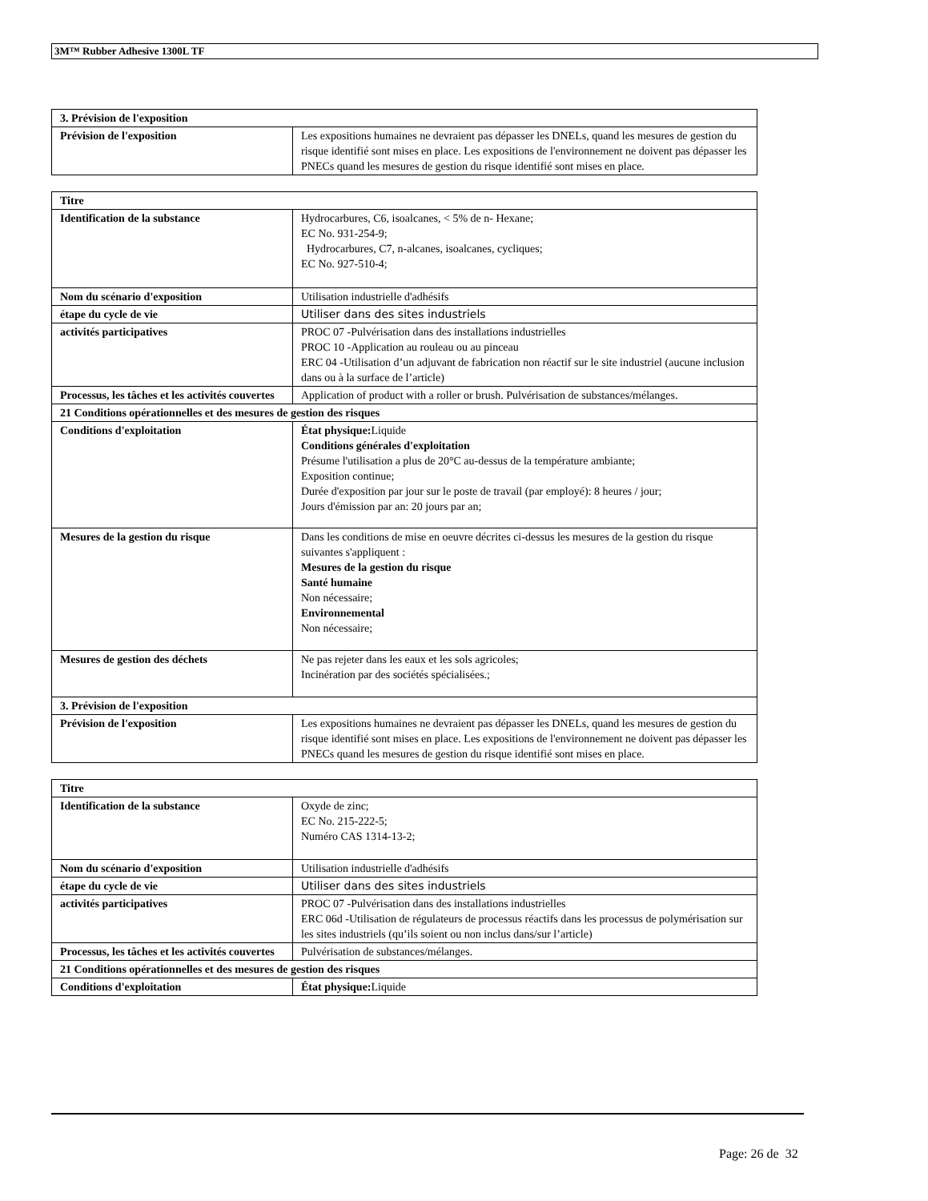3M™ Rubber Adhesive 1300L TF
| 3. Prévision de l'exposition | |
| Prévision de l'exposition | Les expositions humaines ne devraient pas dépasser les DNELs, quand les mesures de gestion du risque identifié sont mises en place. Les expositions de l'environnement ne doivent pas dépasser les PNECs quand les mesures de gestion du risque identifié sont mises en place. |
| Titre | |
| Identification de la substance | Hydrocarbures, C6, isoalcanes, < 5% de n- Hexane; EC No. 931-254-9; Hydrocarbures, C7, n-alcanes, isoalcanes, cycliques; EC No. 927-510-4; |
| Nom du scénario d'exposition | Utilisation industrielle d'adhésifs |
| étape du cycle de vie | Utiliser dans des sites industriels |
| activités participatives | PROC 07 -Pulvérisation dans des installations industrielles PROC 10 -Application au rouleau ou au pinceau ERC 04 -Utilisation d’un adjuvant de fabrication non réactif sur le site industriel (aucune inclusion dans ou à la surface de l’article) |
| Processus, les tâches et les activités couvertes | Application of product with a roller or brush. Pulvérisation de substances/mélanges. |
| 21 Conditions opérationnelles et des mesures de gestion des risques | |
| Conditions d'exploitation | État physique: Liquide Conditions générales d'exploitation Présume l'utilisation a plus de 20°C au-dessus de la température ambiante; Exposition continue; Durée d'exposition par jour sur le poste de travail (par employé): 8 heures / jour; Jours d'émission par an: 20 jours par an; |
| Mesures de la gestion du risque | Dans les conditions de mise en oeuvre décrites ci-dessus les mesures de la gestion du risque suivantes s'appliquent : Mesures de la gestion du risque Santé humaine Non nécessaire; Environnemental Non nécessaire; |
| Mesures de gestion des déchets | Ne pas rejeter dans les eaux et les sols agricoles; Incinération par des sociétés spécialisées.; |
| 3. Prévision de l'exposition | |
| Prévision de l'exposition | Les expositions humaines ne devraient pas dépasser les DNELs, quand les mesures de gestion du risque identifié sont mises en place. Les expositions de l'environnement ne doivent pas dépasser les PNECs quand les mesures de gestion du risque identifié sont mises en place. |
| Titre | |
| Identification de la substance | Oxyde de zinc; EC No. 215-222-5; Numéro CAS 1314-13-2; |
| Nom du scénario d'exposition | Utilisation industrielle d'adhésifs |
| étape du cycle de vie | Utiliser dans des sites industriels |
| activités participatives | PROC 07 -Pulvérisation dans des installations industrielles ERC 06d -Utilisation de régulateurs de processus réactifs dans les processus de polymérisation sur les sites industriels (qu’ils soient ou non inclus dans/sur l’article) |
| Processus, les tâches et les activités couvertes | Pulvérisation de substances/mélanges. |
| 21 Conditions opérationnelles et des mesures de gestion des risques | |
| Conditions d'exploitation | État physique: Liquide |
Page: 26 de 32